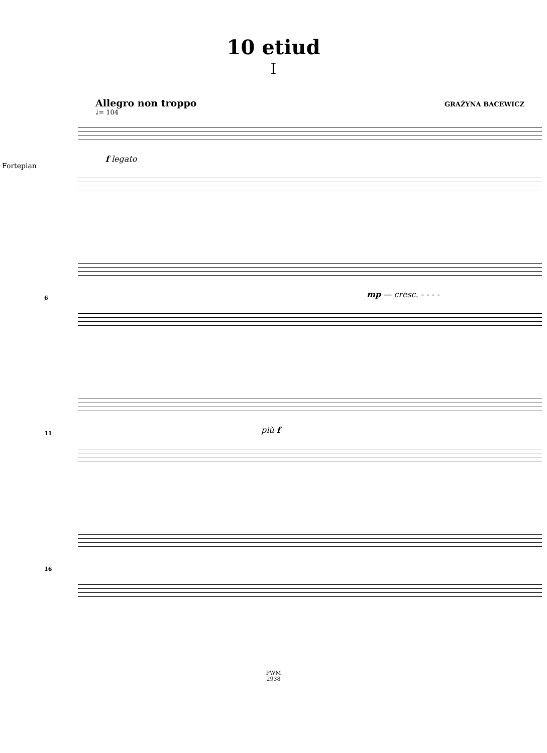10 etiud
I
Allegro non troppo GRAŻYNA BACEWICZ
♩= 104
Fortepian
f legato
6 mp — cresc. - - - -
11 più f
16
PWM
2938